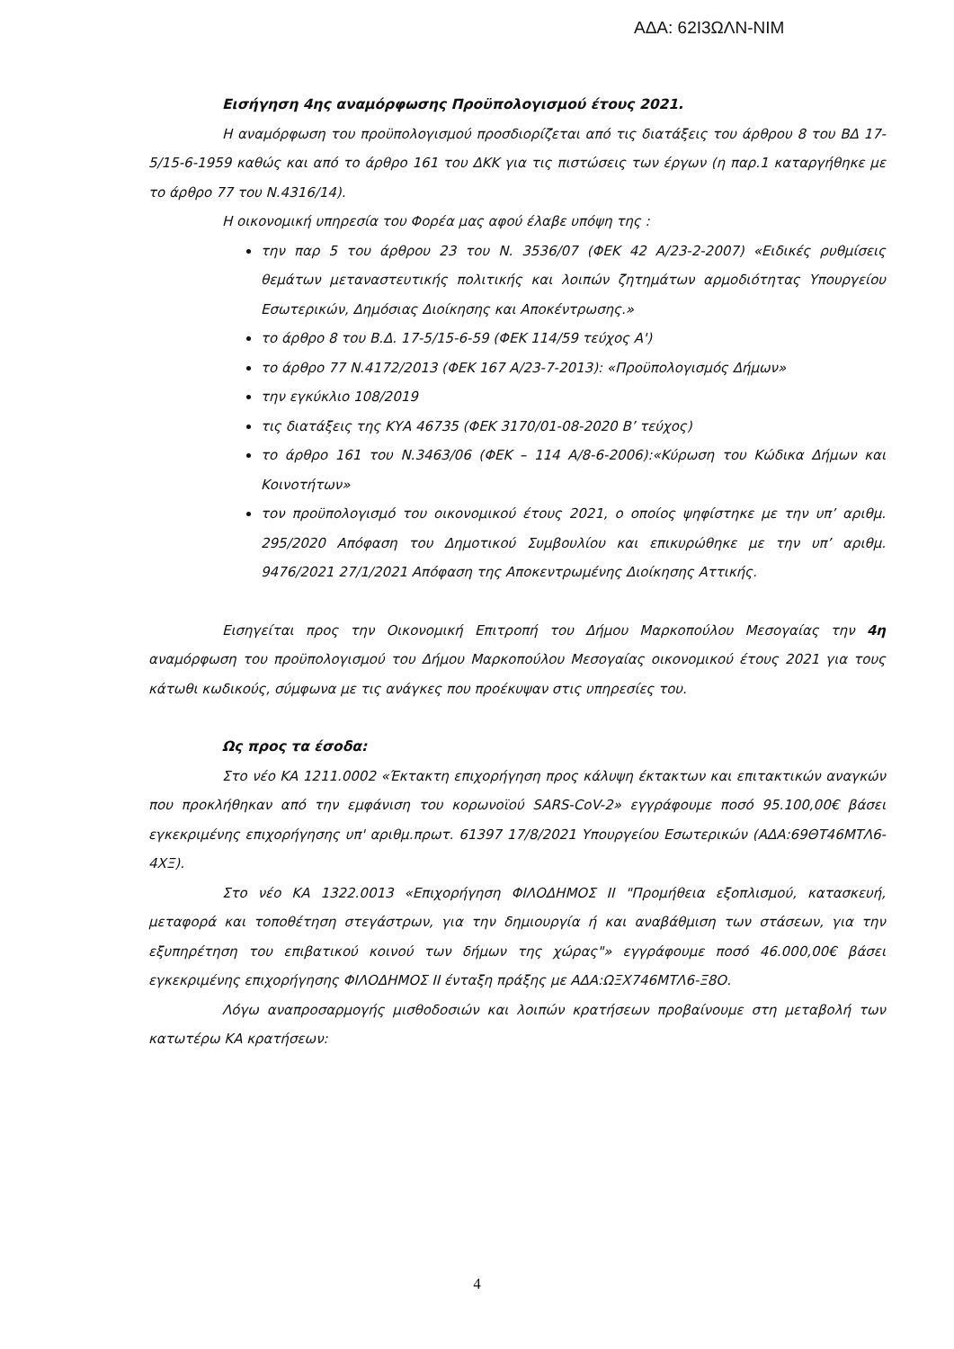ΑΔΑ: 62Ι3ΩΛΝ-ΝΙΜ
Εισήγηση 4ης αναμόρφωσης Προϋπολογισμού έτους 2021.
Η αναμόρφωση του προϋπολογισμού προσδιορίζεται από τις διατάξεις του άρθρου 8 του ΒΔ 17-5/15-6-1959 καθώς και από το άρθρο 161 του ΔΚΚ για τις πιστώσεις των έργων (η παρ.1 καταργήθηκε με το άρθρο 77 του Ν.4316/14).
Η οικονομική υπηρεσία του Φορέα μας αφού έλαβε υπόψη της :
την παρ 5 του άρθρου 23 του Ν. 3536/07 (ΦΕΚ 42 Α/23-2-2007) «Ειδικές ρυθμίσεις θεμάτων μεταναστευτικής πολιτικής και λοιπών ζητημάτων αρμοδιότητας Υπουργείου Εσωτερικών, Δημόσιας Διοίκησης και Αποκέντρωσης.»
το άρθρο 8 του Β.Δ. 17-5/15-6-59 (ΦΕΚ 114/59 τεύχος Α')
το άρθρο 77 Ν.4172/2013 (ΦΕΚ 167 Α/23-7-2013): «Προϋπολογισμός Δήμων»
την εγκύκλιο 108/2019
τις διατάξεις της ΚΥΑ 46735 (ΦΕΚ 3170/01-08-2020 Β’ τεύχος)
το άρθρο 161 του Ν.3463/06 (ΦΕΚ – 114 Α/8-6-2006):«Κύρωση του Κώδικα Δήμων και Κοινοτήτων»
τον προϋπολογισμό του οικονομικού έτους 2021, ο οποίος ψηφίστηκε με την υπ’ αριθμ. 295/2020 Απόφαση του Δημοτικού Συμβουλίου και επικυρώθηκε με την υπ’ αριθμ. 9476/2021 27/1/2021 Απόφαση της Αποκεντρωμένης Διοίκησης Αττικής.
Εισηγείται προς την Οικονομική Επιτροπή του Δήμου Μαρκοπούλου Μεσογαίας την 4η αναμόρφωση του προϋπολογισμού του Δήμου Μαρκοπούλου Μεσογαίας οικονομικού έτους 2021 για τους κάτωθι κωδικούς, σύμφωνα με τις ανάγκες που προέκυψαν στις υπηρεσίες του.
Ως προς τα έσοδα:
Στο νέο ΚΑ 1211.0002 «Έκτακτη επιχορήγηση προς κάλυψη έκτακτων και επιτακτικών αναγκών που προκλήθηκαν από την εμφάνιση του κορωνοϊού SARS-CoV-2» εγγράφουμε ποσό 95.100,00€ βάσει εγκεκριμένης επιχορήγησης υπ' αριθμ.πρωτ. 61397 17/8/2021 Υπουργείου Εσωτερικών (ΑΔΑ:69ΘΤ46ΜΤΛ6-4ΧΞ).
Στο νέο ΚΑ 1322.0013 «Επιχορήγηση ΦΙΛΟΔΗΜΟΣ ΙΙ "Προμήθεια εξοπλισμού, κατασκευή, μεταφορά και τοποθέτηση στεγάστρων, για την δημιουργία ή και αναβάθμιση των στάσεων, για την εξυπηρέτηση του επιβατικού κοινού των δήμων της χώρας"» εγγράφουμε ποσό 46.000,00€ βάσει εγκεκριμένης επιχορήγησης ΦΙΛΟΔΗΜΟΣ ΙΙ ένταξη πράξης με ΑΔΑ:ΩΞΧ746ΜΤΛ6-Ξ8Ο.
Λόγω αναπροσαρμογής μισθοδοσιών και λοιπών κρατήσεων προβαίνουμε στη μεταβολή των κατωτέρω ΚΑ κρατήσεων:
4